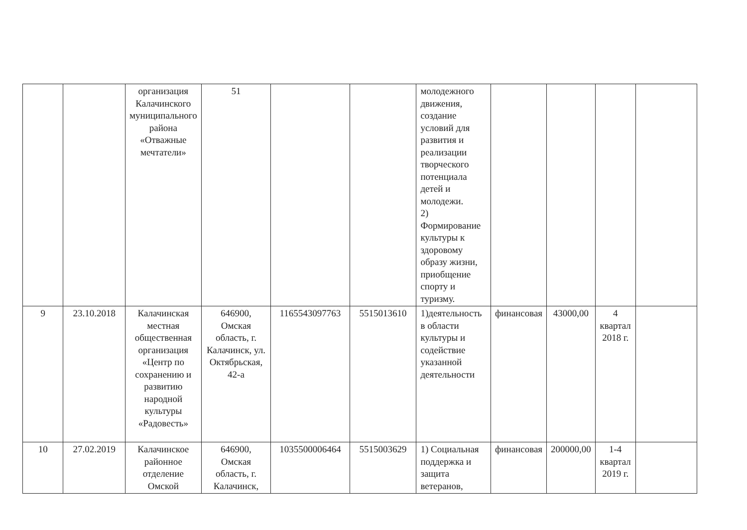| | | организация Калачинского муниципального района «Отважные мечтатели» | 51 | | | молодежного движения, создание условий для развития и реализации творческого потенциала детей и молодежи. 2) Формирование культуры к здоровому образу жизни, приобщение спорту и туризму. | | | | |
| 9 | 23.10.2018 | Калачинская местная общественная организация «Центр по сохранению и развитию народной культуры «Радовесть» | 646900, Омская область, г. Калачинск, ул. Октябрьская, 42-а | 1165543097763 | 5515013610 | 1)деятельность в области культуры и содействие указанной деятельности | финансовая | 43000,00 | 4 квартал 2018 г. | |
| 10 | 27.02.2019 | Калачинское районное отделение Омской | 646900, Омская область, г. Калачинск, | 1035500006464 | 5515003629 | 1) Социальная поддержка и защита ветеранов, | финансовая | 200000,00 | 1-4 квартал 2019 г. | |